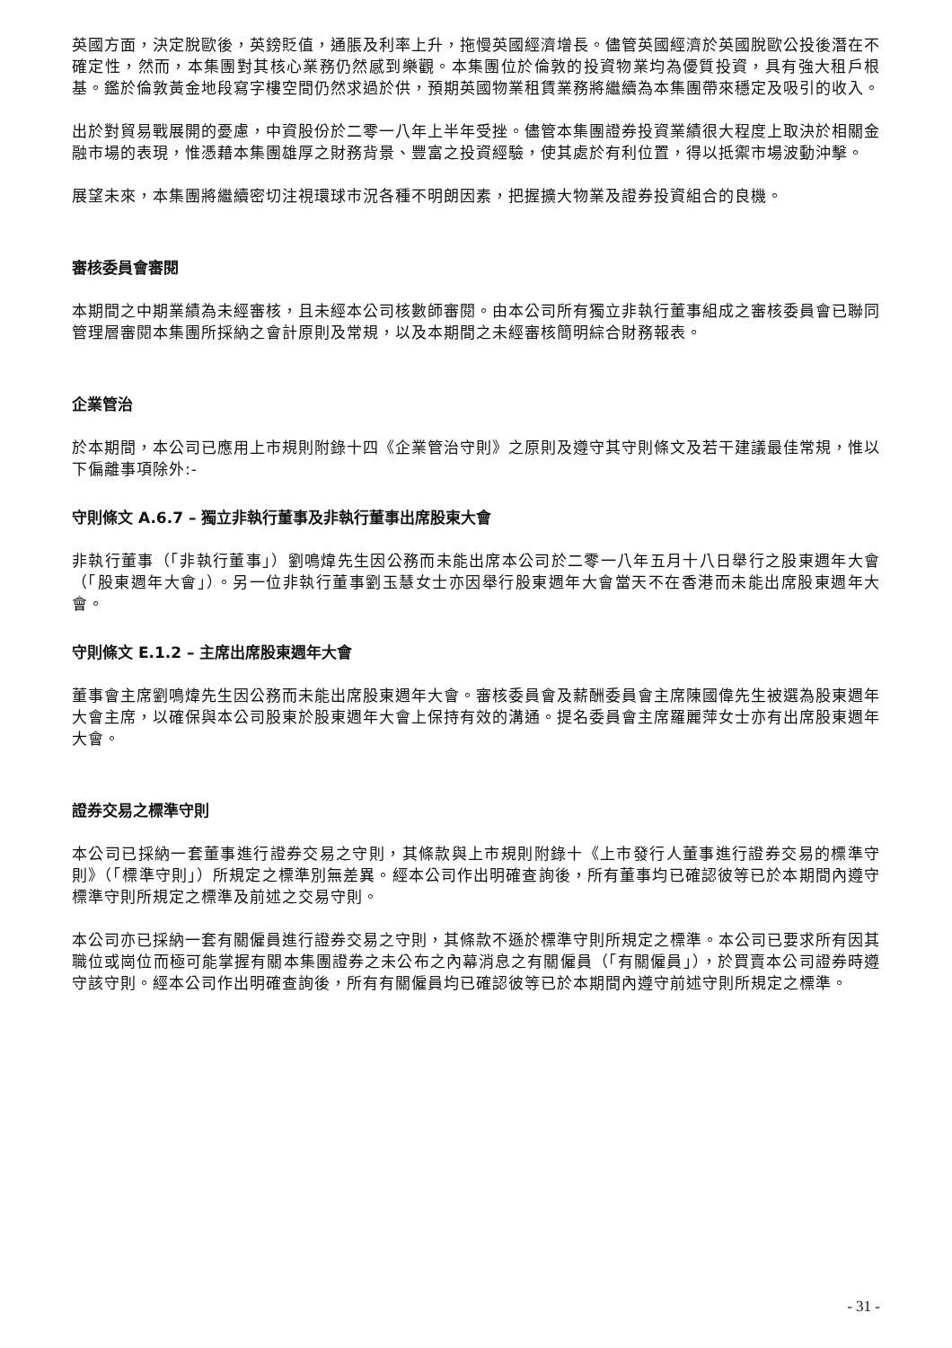英國方面，決定脫歐後，英鎊貶值，通脹及利率上升，拖慢英國經濟增長。儘管英國經濟於英國脫歐公投後潛在不確定性，然而，本集團對其核心業務仍然感到樂觀。本集團位於倫敦的投資物業均為優質投資，具有強大租戶根基。鑑於倫敦黃金地段寫字樓空間仍然求過於供，預期英國物業租賃業務將繼續為本集團帶來穩定及吸引的收入。
出於對貿易戰展開的憂慮，中資股份於二零一八年上半年受挫。儘管本集團證券投資業績很大程度上取決於相關金融市場的表現，惟憑藉本集團雄厚之財務背景、豐富之投資經驗，使其處於有利位置，得以抵禦市場波動沖擊。
展望未來，本集團將繼續密切注視環球市況各種不明朗因素，把握擴大物業及證券投資組合的良機。
審核委員會審閱
本期間之中期業績為未經審核，且未經本公司核數師審閱。由本公司所有獨立非執行董事組成之審核委員會已聯同管理層審閱本集團所採納之會計原則及常規，以及本期間之未經審核簡明綜合財務報表。
企業管治
於本期間，本公司已應用上市規則附錄十四《企業管治守則》之原則及遵守其守則條文及若干建議最佳常規，惟以下偏離事項除外:-
守則條文 A.6.7 – 獨立非執行董事及非執行董事出席股東大會
非執行董事（「非執行董事」）劉鳴煒先生因公務而未能出席本公司於二零一八年五月十八日舉行之股東週年大會（「股東週年大會」）。另一位非執行董事劉玉慧女士亦因舉行股東週年大會當天不在香港而未能出席股東週年大會。
守則條文 E.1.2 – 主席出席股東週年大會
董事會主席劉鳴煒先生因公務而未能出席股東週年大會。審核委員會及薪酬委員會主席陳國偉先生被選為股東週年大會主席，以確保與本公司股東於股東週年大會上保持有效的溝通。提名委員會主席羅麗萍女士亦有出席股東週年大會。
證券交易之標準守則
本公司已採納一套董事進行證券交易之守則，其條款與上市規則附錄十《上市發行人董事進行證券交易的標準守則》（「標準守則」）所規定之標準別無差異。經本公司作出明確查詢後，所有董事均已確認彼等已於本期間內遵守標準守則所規定之標準及前述之交易守則。
本公司亦已採納一套有關僱員進行證券交易之守則，其條款不遜於標準守則所規定之標準。本公司已要求所有因其職位或崗位而極可能掌握有關本集團證券之未公布之內幕消息之有關僱員（「有關僱員」），於買賣本公司證券時遵守該守則。經本公司作出明確查詢後，所有有關僱員均已確認彼等已於本期間內遵守前述守則所規定之標準。
- 31 -